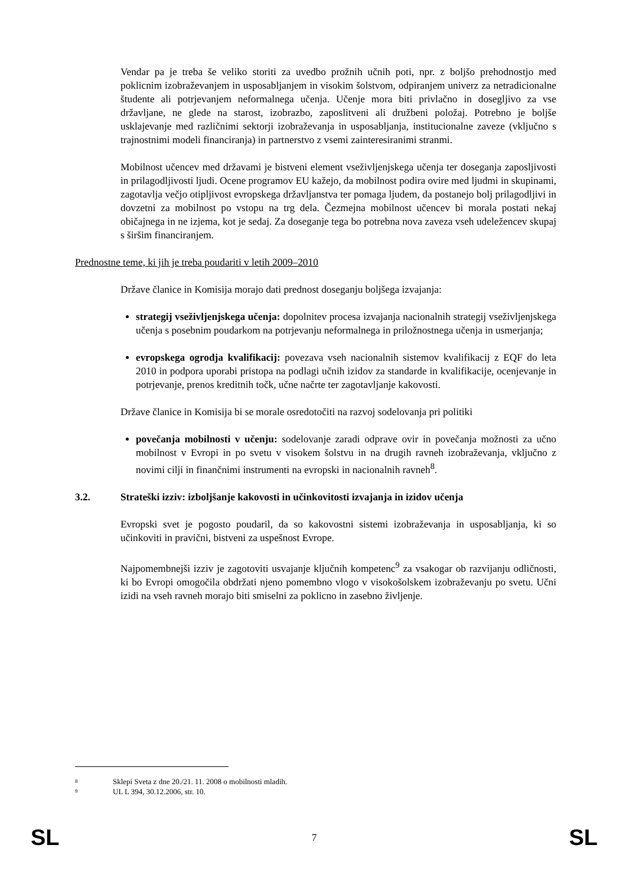Vendar pa je treba še veliko storiti za uvedbo prožnih učnih poti, npr. z boljšo prehodnostjo med poklicnim izobraževanjem in usposabljanjem in visokim šolstvom, odpiranjem univerz za netradicionalne študente ali potrjevanjem neformalnega učenja. Učenje mora biti privlačno in dosegljivo za vse državljane, ne glede na starost, izobrazbo, zaposlitveni ali družbeni položaj. Potrebno je boljše usklajevanje med različnimi sektorji izobraževanja in usposabljanja, institucionalne zaveze (vključno s trajnostnimi modeli financiranja) in partnerstvo z vsemi zainteresiranimi stranmi.
Mobilnost učencev med državami je bistveni element vseživljenjskega učenja ter doseganja zaposljivosti in prilagodljivosti ljudi. Ocene programov EU kažejo, da mobilnost podira ovire med ljudmi in skupinami, zagotavlja večjo otipljivost evropskega državljanstva ter pomaga ljudem, da postanejo bolj prilagodljivi in dovzetni za mobilnost po vstopu na trg dela. Čezmejna mobilnost učencev bi morala postati nekaj običajnega in ne izjema, kot je sedaj. Za doseganje tega bo potrebna nova zaveza vseh udeležencev skupaj s širšim financiranjem.
Prednostne teme, ki jih je treba poudariti v letih 2009–2010
Države članice in Komisija morajo dati prednost doseganju boljšega izvajanja:
strategij vseživljenjskega učenja: dopolnitev procesa izvajanja nacionalnih strategij vseživljenjskega učenja s posebnim poudarkom na potrjevanju neformalnega in priložnostnega učenja in usmerjanja;
evropskega ogrodja kvalifikacij: povezava vseh nacionalnih sistemov kvalifikacij z EQF do leta 2010 in podpora uporabi pristopa na podlagi učnih izidov za standarde in kvalifikacije, ocenjevanje in potrjevanje, prenos kreditnih točk, učne načrte ter zagotavljanje kakovosti.
Države članice in Komisija bi se morale osredotočiti na razvoj sodelovanja pri politiki
povečanja mobilnosti v učenju: sodelovanje zaradi odprave ovir in povečanja možnosti za učno mobilnost v Evropi in po svetu v visokem šolstvu in na drugih ravneh izobraževanja, vključno z novimi cilji in finančnimi instrumenti na evropski in nacionalnih ravneh<sup>8</sup>.
3.2. Strateški izziv: izboljšanje kakovosti in učinkovitosti izvajanja in izidov učenja
Evropski svet je pogosto poudaril, da so kakovostni sistemi izobraževanja in usposabljanja, ki so učinkoviti in pravični, bistveni za uspešnost Evrope.
Najpomembnejši izziv je zagotoviti usvajanje ključnih kompetenc<sup>9</sup> za vsakogar ob razvijanju odličnosti, ki bo Evropi omogočila obdržati njeno pomembno vlogo v visokošolskem izobraževanju po svetu. Učni izidi na vseh ravneh morajo biti smiselni za poklicno in zasebno življenje.
<sup>8</sup> Sklepi Sveta z dne 20./21. 11. 2008 o mobilnosti mladih.
<sup>9</sup> UL L 394, 30.12.2006, str. 10.
SL 7 SL